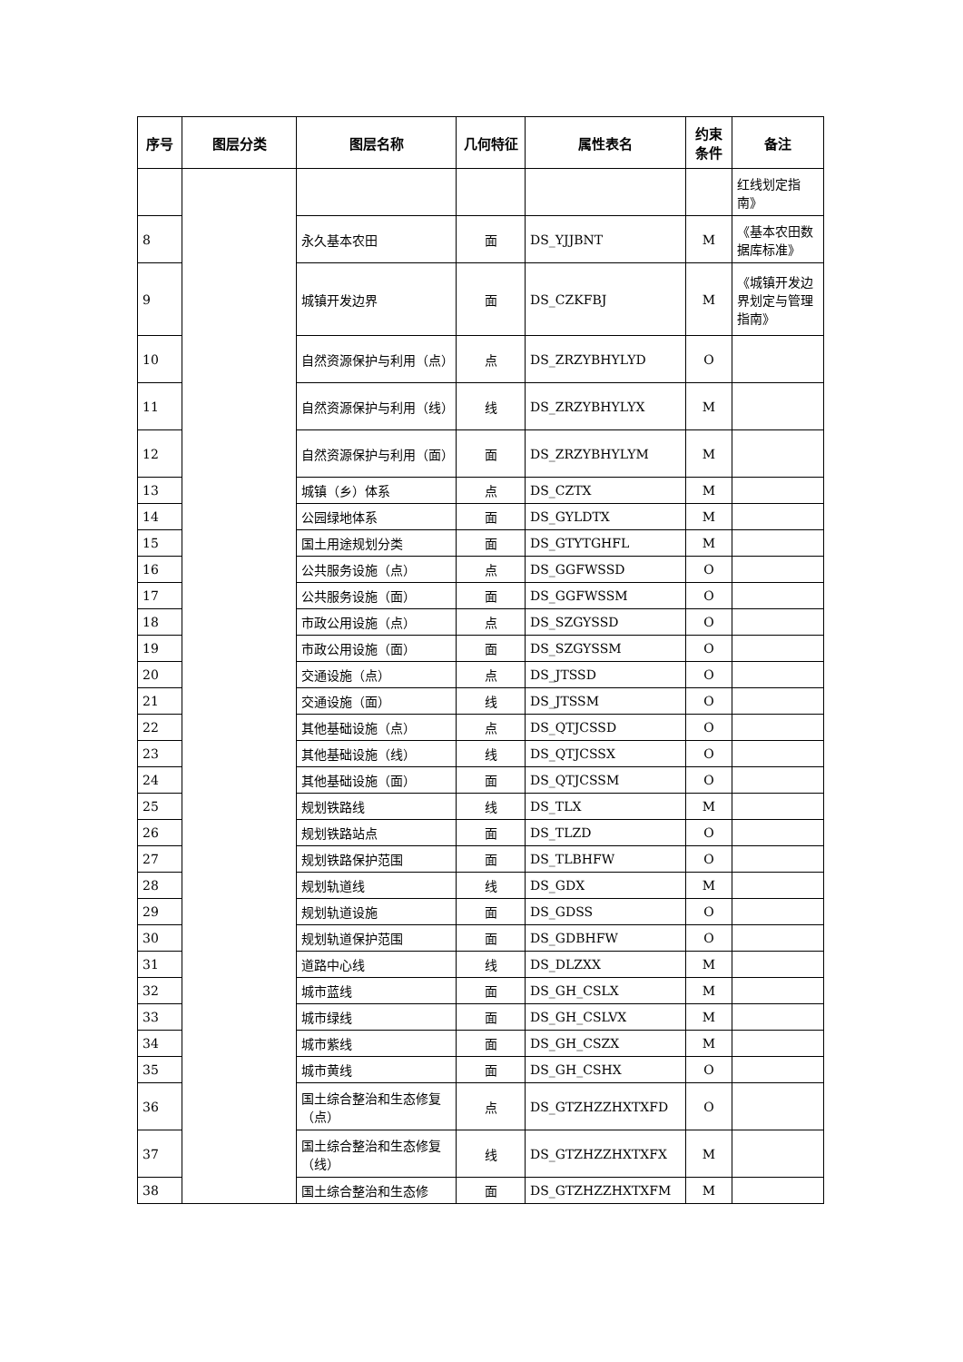| 序号 | 图层分类 | 图层名称 | 几何特征 | 属性表名 | 约束条件 | 备注 |
| --- | --- | --- | --- | --- | --- | --- |
| | | | | | | 红线划定指南》 |
| 8 | | 永久基本农田 | 面 | DS_YJJBNT | M | 《基本农田数据库标准》 |
| 9 | | 城镇开发边界 | 面 | DS_CZKFBJ | M | 《城镇开发边界划定与管理指南》 |
| 10 | | 自然资源保护与利用（点） | 点 | DS_ZRZYBHYLYD | O | |
| 11 | | 自然资源保护与利用（线） | 线 | DS_ZRZYBHYLYX | M | |
| 12 | | 自然资源保护与利用（面） | 面 | DS_ZRZYBHYLYM | M | |
| 13 | | 城镇（乡）体系 | 点 | DS_CZTX | M | |
| 14 | | 公园绿地体系 | 面 | DS_GYLDTX | M | |
| 15 | | 国土用途规划分类 | 面 | DS_GTYTGHFL | M | |
| 16 | | 公共服务设施（点） | 点 | DS_GGFWSSD | O | |
| 17 | | 公共服务设施（面） | 面 | DS_GGFWSSM | O | |
| 18 | | 市政公用设施（点） | 点 | DS_SZGYSSD | O | |
| 19 | | 市政公用设施（面） | 面 | DS_SZGYSSM | O | |
| 20 | | 交通设施（点） | 点 | DS_JTSSD | O | |
| 21 | | 交通设施（面） | 线 | DS_JTSSM | O | |
| 22 | | 其他基础设施（点） | 点 | DS_QTJCSSD | O | |
| 23 | | 其他基础设施（线） | 线 | DS_QTJCSSX | O | |
| 24 | | 其他基础设施（面） | 面 | DS_QTJCSSM | O | |
| 25 | | 规划铁路线 | 线 | DS_TLX | M | |
| 26 | | 规划铁路站点 | 面 | DS_TLZD | O | |
| 27 | | 规划铁路保护范围 | 面 | DS_TLBHFW | O | |
| 28 | | 规划轨道线 | 线 | DS_GDX | M | |
| 29 | | 规划轨道设施 | 面 | DS_GDSS | O | |
| 30 | | 规划轨道保护范围 | 面 | DS_GDBHFW | O | |
| 31 | | 道路中心线 | 线 | DS_DLZXX | M | |
| 32 | | 城市蓝线 | 面 | DS_GH_CSLX | M | |
| 33 | | 城市绿线 | 面 | DS_GH_CSLVX | M | |
| 34 | | 城市紫线 | 面 | DS_GH_CSZX | M | |
| 35 | | 城市黄线 | 面 | DS_GH_CSHX | O | |
| 36 | | 国土综合整治和生态修复（点） | 点 | DS_GTZHZZHXTXFD | O | |
| 37 | | 国土综合整治和生态修复（线） | 线 | DS_GTZHZZHXTXFX | M | |
| 38 | | 国土综合整治和生态修 | 面 | DS_GTZHZZHXTXFM | M | |